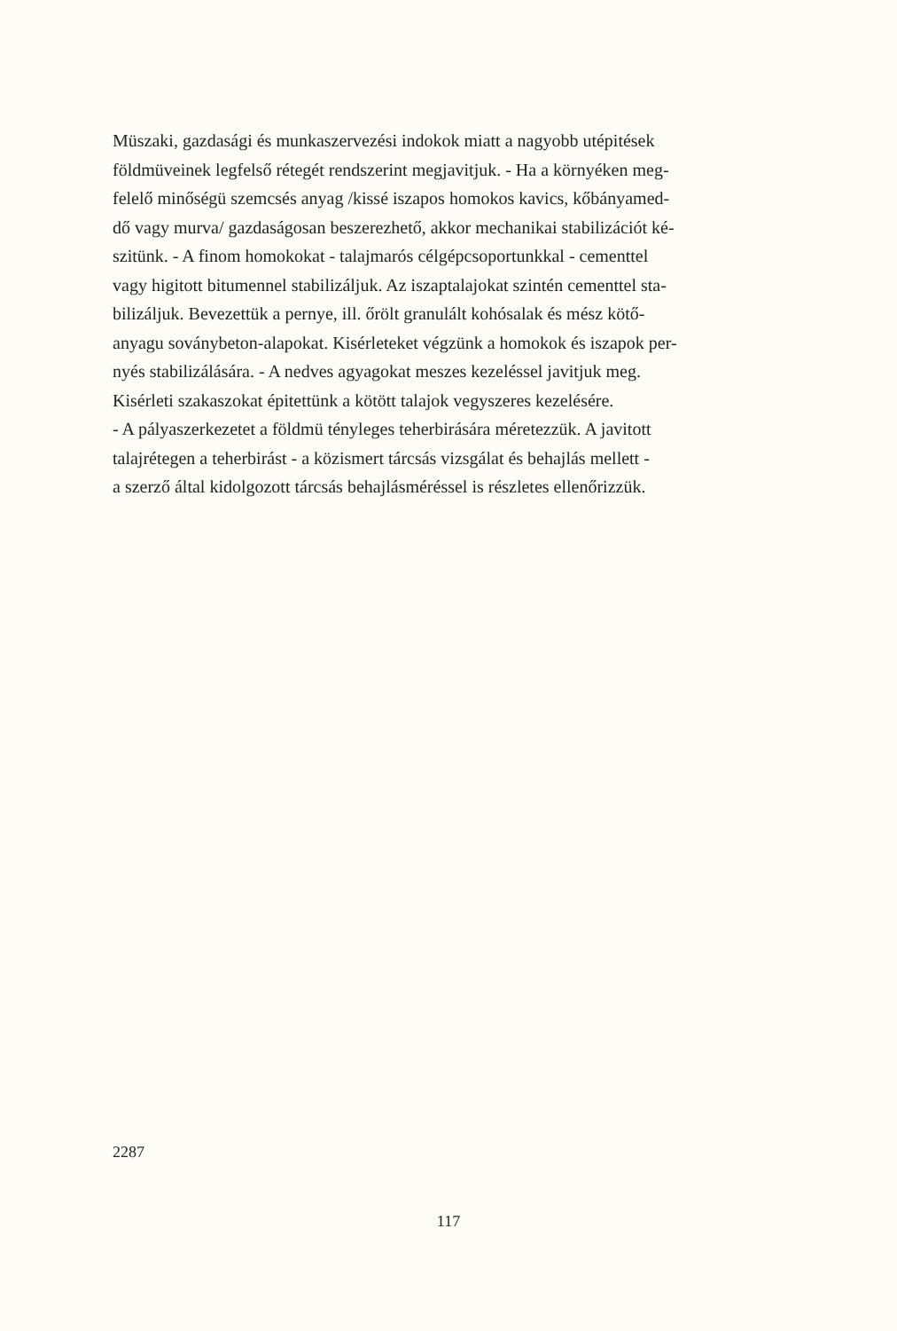Müszaki, gazdasági és munkaszervezési indokok miatt a nagyobb utépitések
földmüveinek legfelső rétegét rendszerint megjavitjuk. - Ha a környéken meg-
felelő minőségü szemcsés anyag /kissé iszapos homokos kavics, kőbányamed-
dő vagy murva/ gazdaságosan beszerezhető, akkor mechanikai stabilizációt ké-
szitünk. - A finom homokokat - talajmarós célgépcsoportunkkal - cementtel
vagy higitott bitumennel stabilizáljuk. Az iszaptalajokat szintén cementtel sta-
bilizáljuk. Bevezettük a pernye, ill. őrölt granulált kohósalak és mész kötő-
anyagu soványbeton-alapokat. Kisérleteket végzünk a homokok és iszapok per-
nyés stabilizálására. - A nedves agyagokat meszes kezeléssel javitjuk meg.
Kisérleti szakaszokat épitettünk a kötött talajok vegyszeres kezelésére.
- A pályaszerkezetet a földmü tényleges teherbirására méretezzük. A javitott
talajrétegen a teherbirást - a közismert tárcsás vizsgálat és behajlás mellett -
a szerző által kidolgozott tárcsás behajlásméréssel is részletes ellenőrizzük.
2287
117